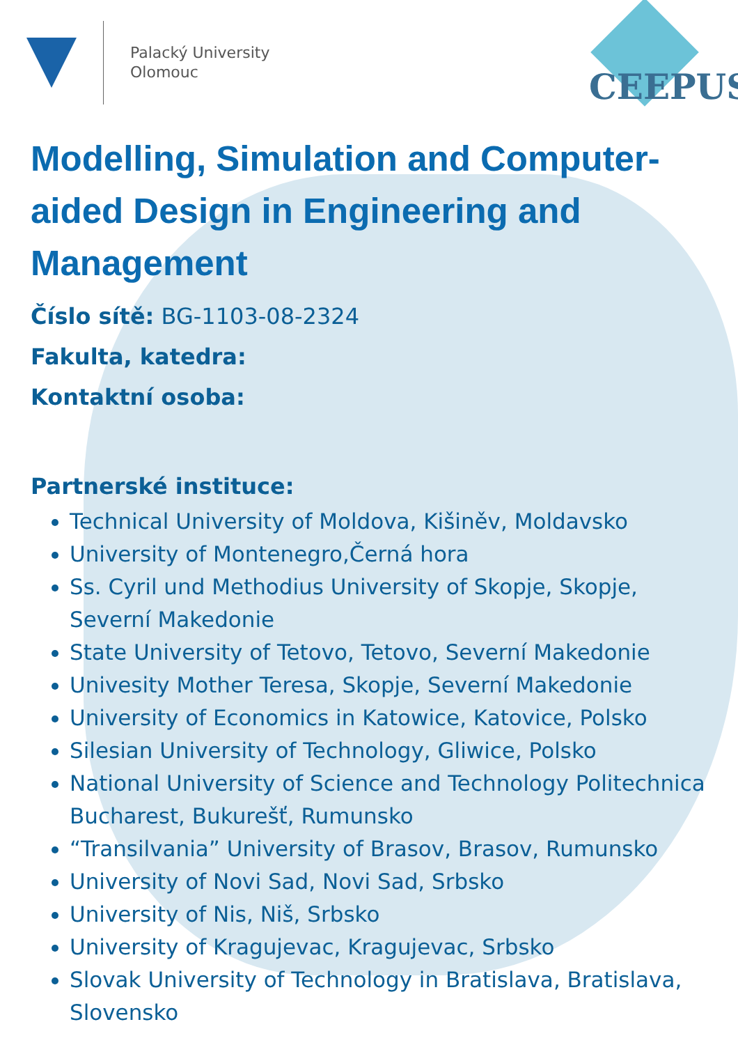Palacký University
Olomouc
CEEPUS
Modelling, Simulation and Computer-aided Design in Engineering and Management
Číslo sítě: BG-1103-08-2324
Fakulta, katedra:
Kontaktní osoba:
Partnerské instituce:
Technical University of Moldova, Kišiněv, Moldavsko
University of Montenegro,Černá hora
Ss. Cyril und Methodius University of Skopje, Skopje, Severní Makedonie
State University of Tetovo, Tetovo, Severní Makedonie
Univesity Mother Teresa, Skopje, Severní Makedonie
University of Economics in Katowice, Katovice, Polsko
Silesian University of Technology, Gliwice, Polsko
National University of Science and Technology Politechnica Bucharest, Bukurešť, Rumunsko
“Transilvania” University of Brasov, Brasov, Rumunsko
University of Novi Sad, Novi Sad, Srbsko
University of Nis, Niš, Srbsko
University of Kragujevac, Kragujevac, Srbsko
Slovak University of Technology in Bratislava, Bratislava, Slovensko